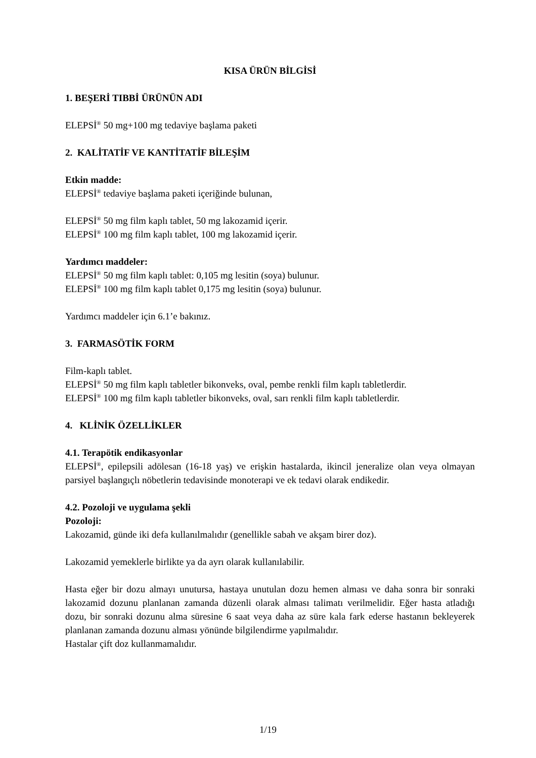KISA ÜRÜN BİLGİSİ
1. BEŞERİ TIBBİ ÜRÜNÜN ADI
ELEPSİ<sup>®</sup> 50 mg+100 mg tedaviye başlama paketi
2. KALİTATİF VE KANTİTATİF BİLEŞİM
Etkin madde:
ELEPSİ<sup>®</sup> tedaviye başlama paketi içeriğinde bulunan,
ELEPSİ<sup>®</sup> 50 mg film kaplı tablet, 50 mg lakozamid içerir.
ELEPSİ<sup>®</sup> 100 mg film kaplı tablet, 100 mg lakozamid içerir.
Yardımcı maddeler:
ELEPSİ<sup>®</sup> 50 mg film kaplı tablet: 0,105 mg lesitin (soya) bulunur.
ELEPSİ<sup>®</sup> 100 mg film kaplı tablet 0,175 mg lesitin (soya) bulunur.
Yardımcı maddeler için 6.1’e bakınız.
3. FARMASÖTİK FORM
Film-kaplı tablet.
ELEPSİ<sup>®</sup> 50 mg film kaplı tabletler bikonveks, oval, pembe renkli film kaplı tabletlerdir.
ELEPSİ<sup>®</sup> 100 mg film kaplı tabletler bikonveks, oval, sarı renkli film kaplı tabletlerdir.
4. KLİNİK ÖZELLİKLER
4.1. Terapötik endikasyonlar
ELEPSİ<sup>®</sup>, epilepsili adölesan (16-18 yaş) ve erişkin hastalarda, ikincil jeneralize olan veya olmayan parsiyel başlangıçlı nöbetlerin tedavisinde monoterapi ve ek tedavi olarak endikedir.
4.2. Pozoloji ve uygulama şekli
Pozoloji:
Lakozamid, günde iki defa kullanılmalıdır (genellikle sabah ve akşam birer doz).
Lakozamid yemeklerle birlikte ya da ayrı olarak kullanılabilir.
Hasta eğer bir dozu almayı unutursa, hastaya unutulan dozu hemen alması ve daha sonra bir sonraki lakozamid dozunu planlanan zamanda düzenli olarak alması talimatı verilmelidir. Eğer hasta atladığı dozu, bir sonraki dozunu alma süresine 6 saat veya daha az süre kala fark ederse hastanın bekleyerek planlanan zamanda dozunu alması yönünde bilgilendirme yapılmalıdır.
Hastalar çift doz kullanmamalıdır.
1/19